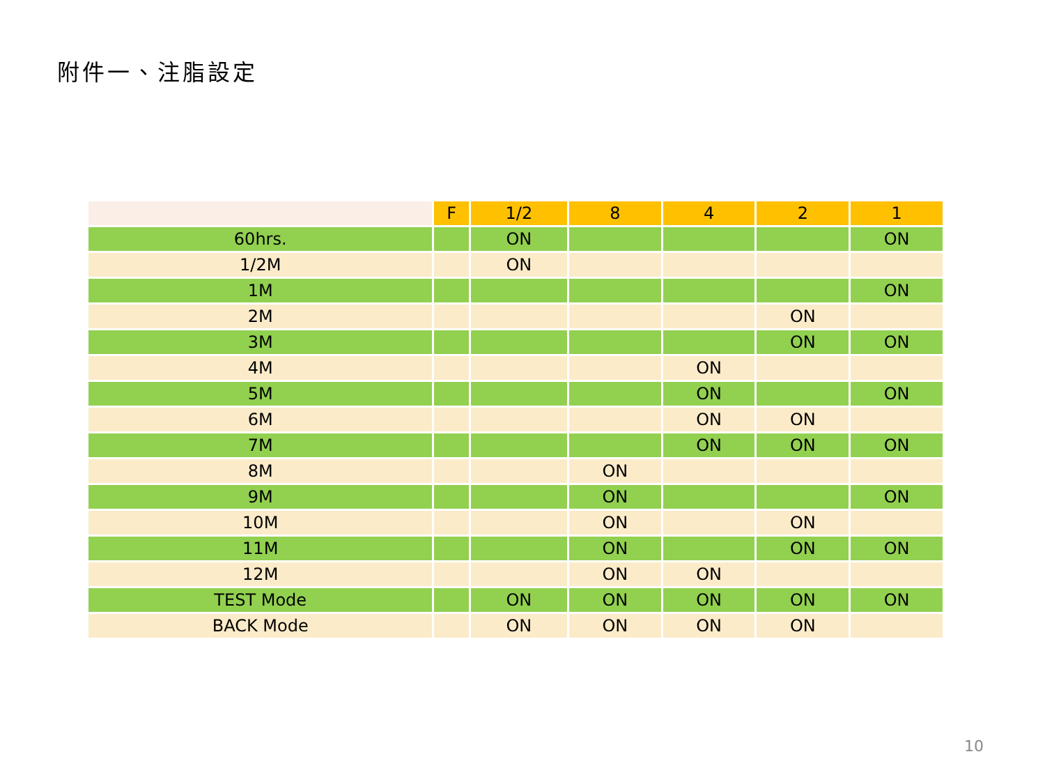附件一、注脂設定
| | F | 1/2 | 8 | 4 | 2 | 1 |
| --- | --- | --- | --- | --- | --- | --- |
| 60hrs. | | ON | | | | ON |
| 1/2M | | ON | | | | |
| 1M | | | | | | ON |
| 2M | | | | | ON | |
| 3M | | | | | ON | ON |
| 4M | | | | ON | | |
| 5M | | | | ON | | ON |
| 6M | | | | ON | ON | |
| 7M | | | | ON | ON | ON |
| 8M | | | ON | | | |
| 9M | | | ON | | | ON |
| 10M | | | ON | | ON | |
| 11M | | | ON | | ON | ON |
| 12M | | | ON | ON | | |
| TEST Mode | | ON | ON | ON | ON | ON |
| BACK Mode | | ON | ON | ON | ON | |
10